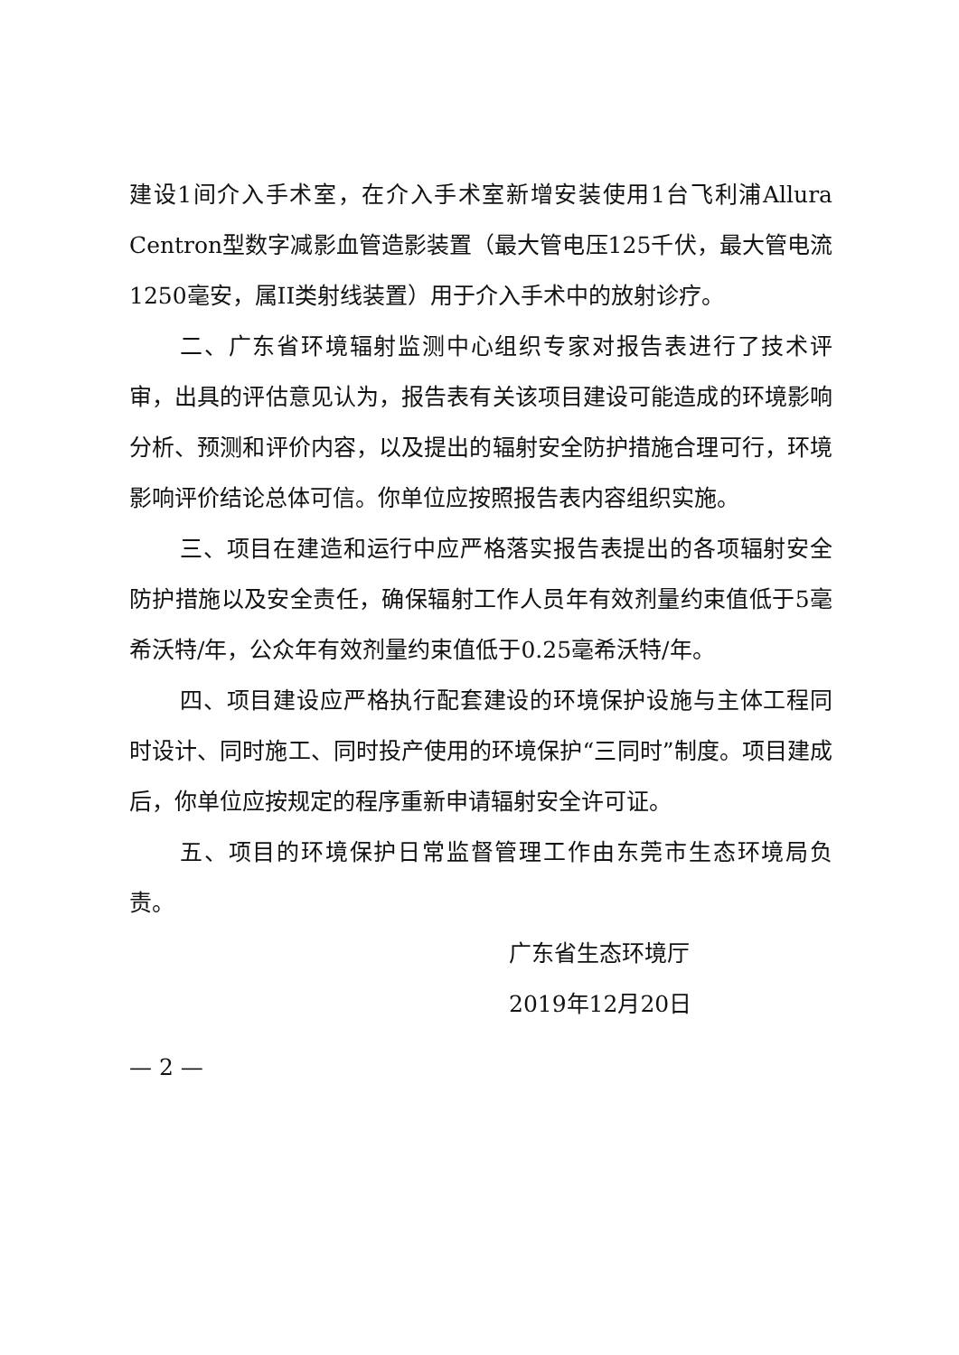建设1间介入手术室，在介入手术室新增安装使用1台飞利浦Allura Centron型数字减影血管造影装置（最大管电压125千伏，最大管电流1250毫安，属II类射线装置）用于介入手术中的放射诊疗。
二、广东省环境辐射监测中心组织专家对报告表进行了技术评审，出具的评估意见认为，报告表有关该项目建设可能造成的环境影响分析、预测和评价内容，以及提出的辐射安全防护措施合理可行，环境影响评价结论总体可信。你单位应按照报告表内容组织实施。
三、项目在建造和运行中应严格落实报告表提出的各项辐射安全防护措施以及安全责任，确保辐射工作人员年有效剂量约束值低于5毫希沃特/年，公众年有效剂量约束值低于0.25毫希沃特/年。
四、项目建设应严格执行配套建设的环境保护设施与主体工程同时设计、同时施工、同时投产使用的环境保护“三同时”制度。项目建成后，你单位应按规定的程序重新申请辐射安全许可证。
五、项目的环境保护日常监督管理工作由东莞市生态环境局负责。
广东省生态环境厅
2019年12月20日
— 2 —